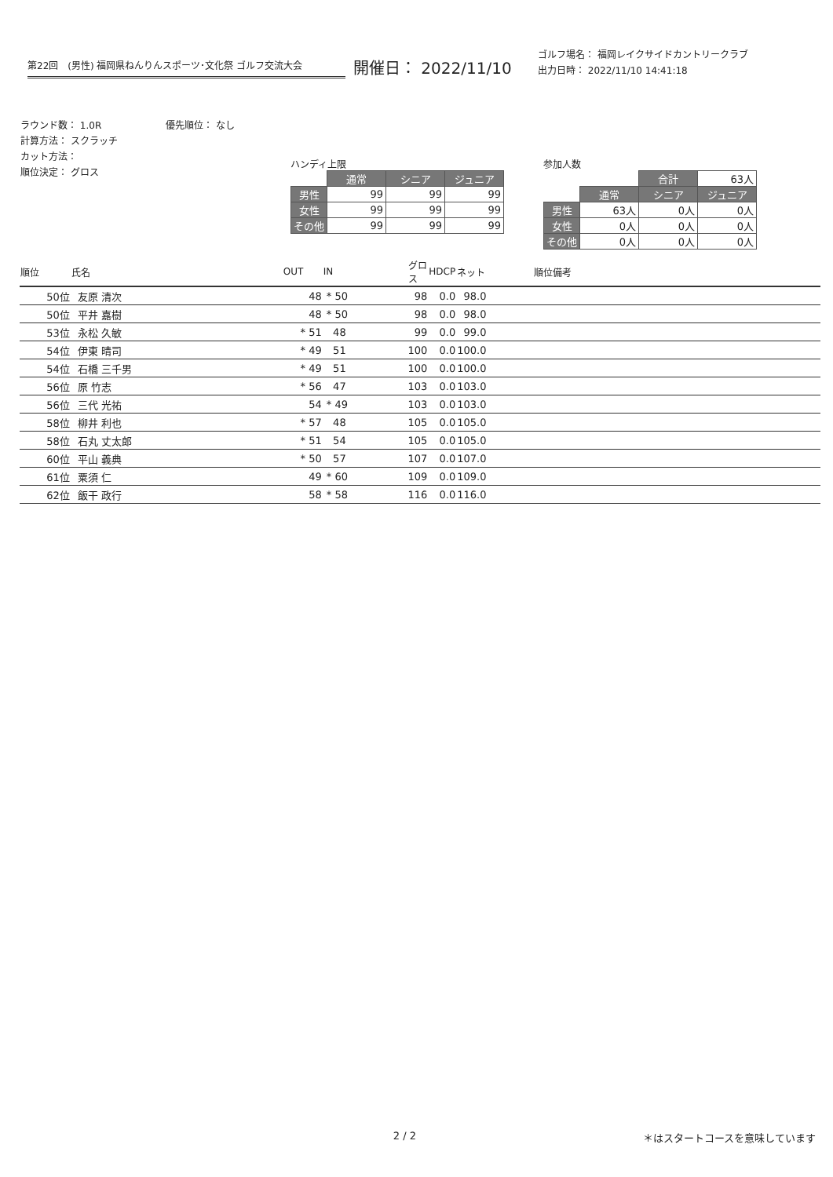第22回　(男性) 福岡県ねんりんスポーツ･文化祭 ゴルフ交流大会
開催日： 2022/11/10
ゴルフ場名： 福岡レイクサイドカントリークラブ
出力日時： 2022/11/10 14:41:18
ラウンド数： 1.0R
計算方法： スクラッチ
カット方法：
順位決定： グロス
優先順位： なし
ハンディ上限
| | 通常 | シニア | ジュニア |
| 男性 | 99 | 99 | 99 |
| 女性 | 99 | 99 | 99 |
| その他 | 99 | 99 | 99 |
参加人数
| | | 合計 | 63人 |
| | 通常 | シニア | ジュニア |
| 男性 | 63人 | 0人 | 0人 |
| 女性 | 0人 | 0人 | 0人 |
| その他 | 0人 | 0人 | 0人 |
| 順位 | 氏名 | OUT | IN | グロス | HDCP | ネット | 順位備考 |
| --- | --- | --- | --- | --- | --- | --- | --- |
| 50位 | 友原 清次 | 48 | * 50 | 98 | 0.0 | 98.0 | |
| 50位 | 平井 嘉樹 | 48 | * 50 | 98 | 0.0 | 98.0 | |
| 53位 | 永松 久敏 | * 51 | 48 | 99 | 0.0 | 99.0 | |
| 54位 | 伊東 晴司 | * 49 | 51 | 100 | 0.0 | 100.0 | |
| 54位 | 石橋 三千男 | * 49 | 51 | 100 | 0.0 | 100.0 | |
| 56位 | 原 竹志 | * 56 | 47 | 103 | 0.0 | 103.0 | |
| 56位 | 三代 光祐 | 54 | * 49 | 103 | 0.0 | 103.0 | |
| 58位 | 柳井 利也 | * 57 | 48 | 105 | 0.0 | 105.0 | |
| 58位 | 石丸 丈太郎 | * 51 | 54 | 105 | 0.0 | 105.0 | |
| 60位 | 平山 義典 | * 50 | 57 | 107 | 0.0 | 107.0 | |
| 61位 | 粟須 仁 | 49 | * 60 | 109 | 0.0 | 109.0 | |
| 62位 | 飯干 政行 | 58 | * 58 | 116 | 0.0 | 116.0 | |
2 / 2 ＊はスタートコースを意味しています